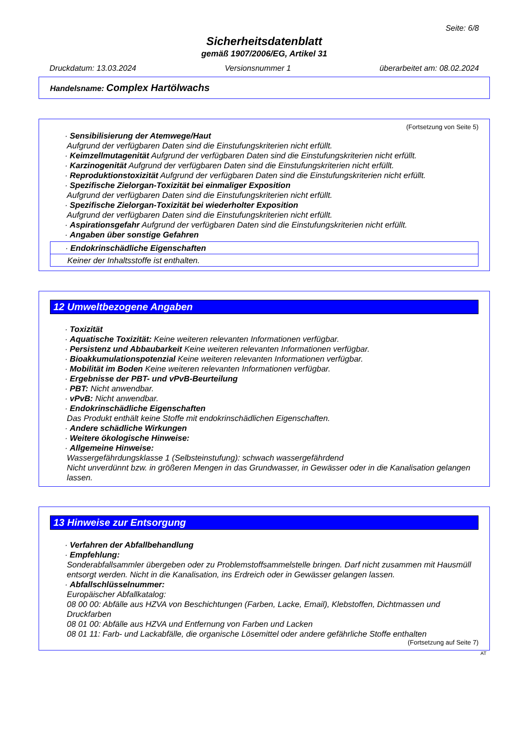Seite: 6/8
Sicherheitsdatenblatt
gemäß 1907/2006/EG, Artikel 31
Druckdatum: 13.03.2024 Versionsnummer 1 überarbeitet am: 08.02.2024
Handelsname: Complex Hartölwachs
(Fortsetzung von Seite 5)
· Sensibilisierung der Atemwege/Haut
Aufgrund der verfügbaren Daten sind die Einstufungskriterien nicht erfüllt.
· Keimzellmutagenität Aufgrund der verfügbaren Daten sind die Einstufungskriterien nicht erfüllt.
· Karzinogenität Aufgrund der verfügbaren Daten sind die Einstufungskriterien nicht erfüllt.
· Reproduktionstoxizität Aufgrund der verfügbaren Daten sind die Einstufungskriterien nicht erfüllt.
· Spezifische Zielorgan-Toxizität bei einmaliger Exposition
Aufgrund der verfügbaren Daten sind die Einstufungskriterien nicht erfüllt.
· Spezifische Zielorgan-Toxizität bei wiederholter Exposition
Aufgrund der verfügbaren Daten sind die Einstufungskriterien nicht erfüllt.
· Aspirationsgefahr Aufgrund der verfügbaren Daten sind die Einstufungskriterien nicht erfüllt.
· Angaben über sonstige Gefahren
· Endokrinschädliche Eigenschaften
Keiner der Inhaltsstoffe ist enthalten.
12 Umweltbezogene Angaben
· Toxizität
· Aquatische Toxizität: Keine weiteren relevanten Informationen verfügbar.
· Persistenz und Abbaubarkeit Keine weiteren relevanten Informationen verfügbar.
· Bioakkumulationspotenzial Keine weiteren relevanten Informationen verfügbar.
· Mobilität im Boden Keine weiteren relevanten Informationen verfügbar.
· Ergebnisse der PBT- und vPvB-Beurteilung
· PBT: Nicht anwendbar.
· vPvB: Nicht anwendbar.
· Endokrinschädliche Eigenschaften
Das Produkt enthält keine Stoffe mit endokrinschädlichen Eigenschaften.
· Andere schädliche Wirkungen
· Weitere ökologische Hinweise:
· Allgemeine Hinweise:
Wassergefährdungsklasse 1 (Selbsteinstufung): schwach wassergefährdend
Nicht unverdünnt bzw. in größeren Mengen in das Grundwasser, in Gewässer oder in die Kanalisation gelangen lassen.
13 Hinweise zur Entsorgung
· Verfahren der Abfallbehandlung
· Empfehlung:
Sonderabfallsammler übergeben oder zu Problemstoffsammelstelle bringen. Darf nicht zusammen mit Hausmüll entsorgt werden. Nicht in die Kanalisation, ins Erdreich oder in Gewässer gelangen lassen.
· Abfallschlüsselnummer:
Europäischer Abfallkatalog:
08 00 00: Abfälle aus HZVA von Beschichtungen (Farben, Lacke, Email), Klebstoffen, Dichtmassen und Druckfarben
08 01 00: Abfälle aus HZVA und Entfernung von Farben und Lacken
08 01 11: Farb- und Lackabfälle, die organische Lösemittel oder andere gefährliche Stoffe enthalten
(Fortsetzung auf Seite 7)
AT